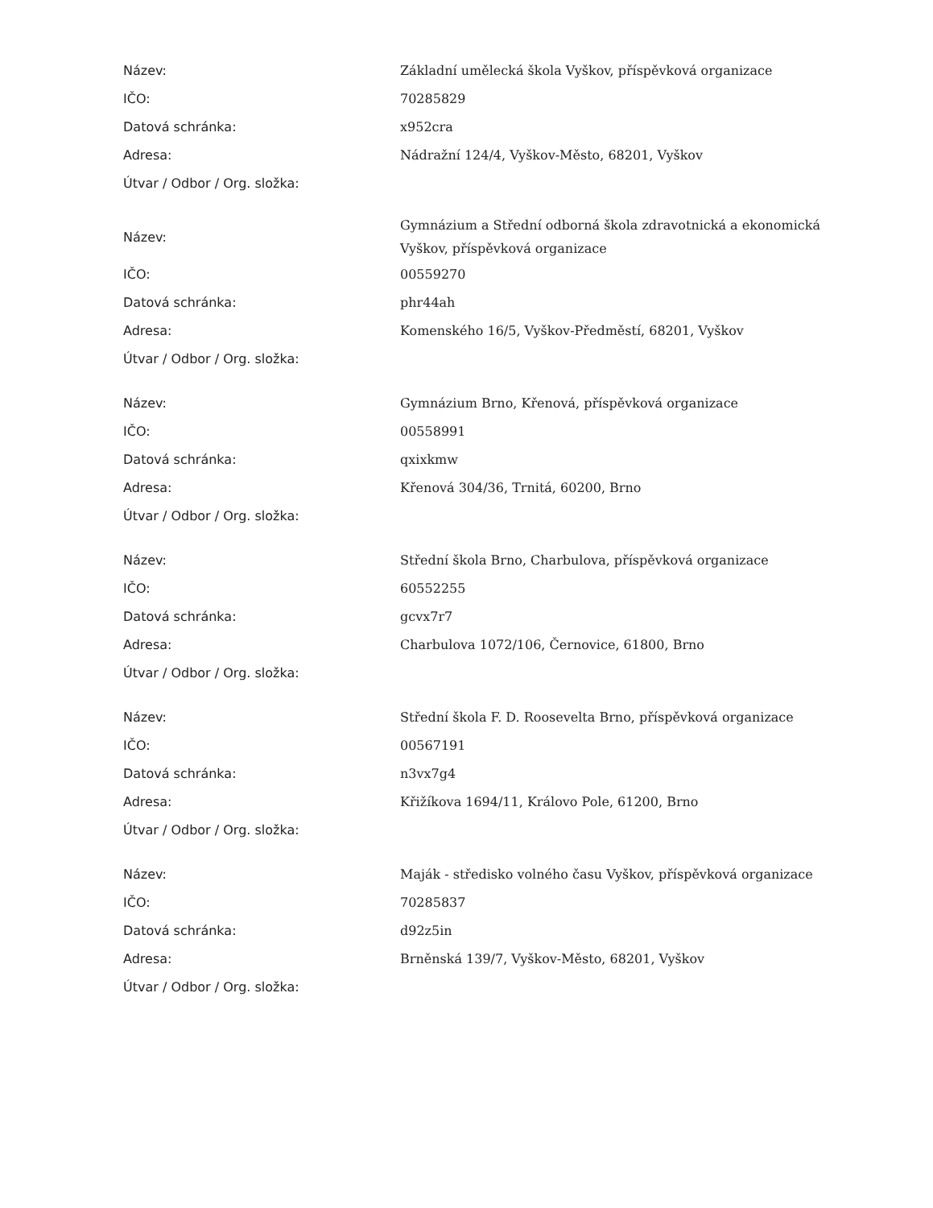| Název: | Základní umělecká škola Vyškov, příspěvková organizace |
| IČO: | 70285829 |
| Datová schránka: | x952cra |
| Adresa: | Nádražní 124/4, Vyškov-Město, 68201, Vyškov |
| Útvar / Odbor / Org. složka: | |
| Název: | Gymnázium a Střední odborná škola zdravotnická a ekonomická Vyškov, příspěvková organizace |
| IČO: | 00559270 |
| Datová schránka: | phr44ah |
| Adresa: | Komenského 16/5, Vyškov-Předměstí, 68201, Vyškov |
| Útvar / Odbor / Org. složka: | |
| Název: | Gymnázium Brno, Křenová, příspěvková organizace |
| IČO: | 00558991 |
| Datová schránka: | qxixkmw |
| Adresa: | Křenová 304/36, Trnitá, 60200, Brno |
| Útvar / Odbor / Org. složka: | |
| Název: | Střední škola Brno, Charbulova, příspěvková organizace |
| IČO: | 60552255 |
| Datová schránka: | gcvx7r7 |
| Adresa: | Charbulova 1072/106, Černovice, 61800, Brno |
| Útvar / Odbor / Org. složka: | |
| Název: | Střední škola F. D. Roosevelta Brno, příspěvková organizace |
| IČO: | 00567191 |
| Datová schránka: | n3vx7g4 |
| Adresa: | Křižíkova 1694/11, Královo Pole, 61200, Brno |
| Útvar / Odbor / Org. složka: | |
| Název: | Maják - středisko volného času Vyškov, příspěvková organizace |
| IČO: | 70285837 |
| Datová schránka: | d92z5in |
| Adresa: | Brněnská 139/7, Vyškov-Město, 68201, Vyškov |
| Útvar / Odbor / Org. složka: | |